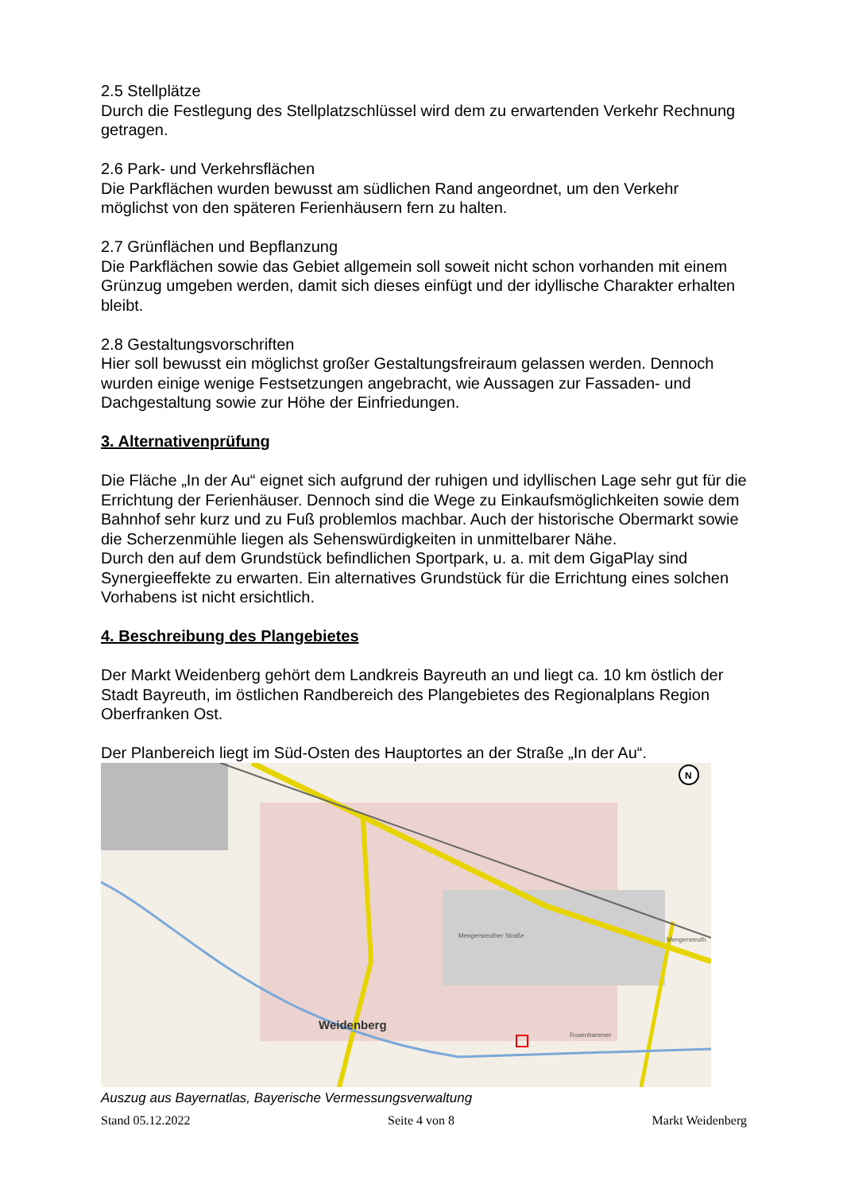2.5 Stellplätze
Durch die Festlegung des Stellplatzschlüssel wird dem zu erwartenden Verkehr Rechnung getragen.
2.6 Park- und Verkehrsflächen
Die Parkflächen wurden bewusst am südlichen Rand angeordnet, um den Verkehr möglichst von den späteren Ferienhäusern fern zu halten.
2.7 Grünflächen und Bepflanzung
Die Parkflächen sowie das Gebiet allgemein soll soweit nicht schon vorhanden mit einem Grünzug umgeben werden, damit sich dieses einfügt und der idyllische Charakter erhalten bleibt.
2.8 Gestaltungsvorschriften
Hier soll bewusst ein möglichst großer Gestaltungsfreiraum gelassen werden. Dennoch wurden einige wenige Festsetzungen angebracht, wie Aussagen zur Fassaden- und Dachgestaltung sowie zur Höhe der Einfriedungen.
3. Alternativenprüfung
Die Fläche „In der Au“ eignet sich aufgrund der ruhigen und idyllischen Lage sehr gut für die Errichtung der Ferienhäuser. Dennoch sind die Wege zu Einkaufsmöglichkeiten sowie dem Bahnhof sehr kurz und zu Fuß problemlos machbar. Auch der historische Obermarkt sowie die Scherzenmühle liegen als Sehenswürdigkeiten in unmittelbarer Nähe.
Durch den auf dem Grundstück befindlichen Sportpark, u. a. mit dem GigaPlay sind Synergieeffekte zu erwarten. Ein alternatives Grundstück für die Errichtung eines solchen Vorhabens ist nicht ersichtlich.
4. Beschreibung des Plangebietes
Der Markt Weidenberg gehört dem Landkreis Bayreuth an und liegt ca. 10 km östlich der Stadt Bayreuth, im östlichen Randbereich des Plangebietes des Regionalplans Region Oberfranken Ost.
Der Planbereich liegt im Süd-Osten des Hauptortes an der Straße „In der Au“.
Weidenberg
Mengersreuth
Rosenhammer
Mengersreuther Straße
N
Auszug aus Bayernatlas, Bayerische Vermessungsverwaltung
Stand 05.12.2022 Seite 4 von 8 Markt Weidenberg